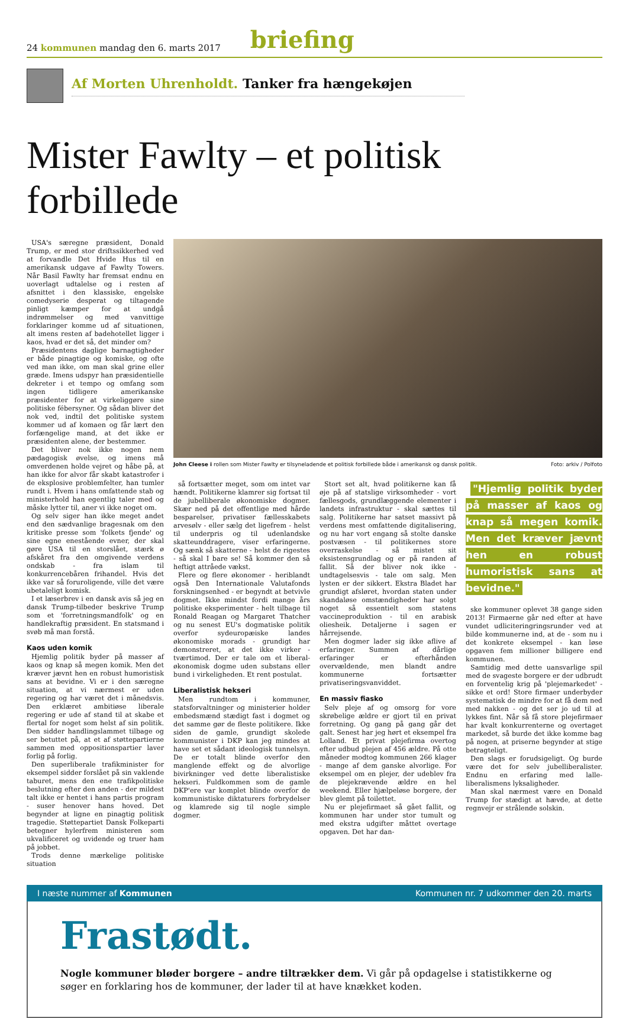24 kommunen mandag den 6. marts 2017
briefing
Af Morten Uhrenholdt. Tanker fra hængekøjen
Mister Fawlty – et politisk forbillede
USA's særegne præsident, Donald Trump, er med stor driftssikkerhed ved at forvandle Det Hvide Hus til en amerikansk udgave af Fawlty Towers. Når Basil Fawlty har fremsat endnu en uoverlagt udtalelse og i resten af afsnittet i den klassiske, engelske comedyserie desperat og tiltagende pinligt kæmper for at undgå indrømmelser og med vanvittige forklaringer komme ud af situationen, alt imens resten af badehotellet ligger i kaos, hvad er det så, det minder om?
Præsidentens daglige barnagtigheder er både pinagtige og komiske, og ofte ved man ikke, om man skal grine eller græde. Imens udspyr han præsidentielle dekreter i et tempo og omfang som ingen tidligere amerikanske præsidenter for at virkeliggøre sine politiske fébersyner. Og sådan bliver det nok ved, indtil det politiske system kommer ud af komaen og får lært den forfængelige mand, at det ikke er præsidenten alene, der bestemmer.
Det bliver nok ikke nogen nem pædagogisk øvelse, og imens må omverdenen holde vejret og håbe på, at han ikke for alvor får skabt katastrofer i de eksplosive problemfelter, han tumler rundt i. Hvem i hans omfattende stab og ministerhold han egentlig taler med og måske lytter til, aner vi ikke noget om.
Og selv siger han ikke meget andet end den sædvanlige bragesnak om den kritiske presse som 'folkets fjende' og sine egne enestående evner, der skal gøre USA til en storslået, stærk ø afskåret fra den omgivende verdens ondskab - fra islam til konkurrencebåren frihandel. Hvis det ikke var så foruroligende, ville det være ubetaleligt komisk.
I et læserbrev i en dansk avis så jeg en dansk Trump-tilbeder beskrive Trump som et 'forretningsmandfolk' og en handlekraftig præsident. En statsmand i svøb må man forstå.
Kaos uden komik
Hjemlig politik byder på masser af kaos og knap så megen komik. Men det kræver jævnt hen en robust humoristisk sans at bevidne. Vi er i den særegne situation, at vi nærmest er uden regering og har været det i månedsvis. Den erklæret ambitiøse liberale regering er ude af stand til at skabe et flertal for noget som helst af sin politik. Den sidder handlingslammet tilbage og ser betuttet på, at et af støttepartierne sammen med oppositionspartier laver forlig på forlig.
Den superliberale trafikminister for eksempel sidder forslået på sin vaklende taburet, mens den ene trafikpolitiske beslutning efter den anden - der mildest talt ikke er hentet i hans partis program - suser henover hans hoved. Det begynder at ligne en pinagtig politisk tragedie. Støttepartiet Dansk Folkeparti betegner hylerfrem ministeren som ukvalificeret og uvidende og truer ham på jobbet.
Trods denne mærkelige politiske situation
John Cleese i rollen som Mister Fawlty er tilsyneladende et politisk forbillede både i amerikansk og dansk politik. Foto: arkiv / Polfoto
så fortsætter meget, som om intet var hændt. Politikerne klamrer sig fortsat til de jubelliberale økonomiske dogmer. Skær ned på det offentlige med hårde besparelser, privatiser fællesskabets arvesølv - eller sælg det ligefrem - helst til underpris og til udenlandske skatteunddragere, viser erfaringerne. Og sænk så skatterne - helst de rigestes - så skal I bare se! Så kommer den så heftigt attråede vækst.
Flere og flere økonomer - heriblandt også Den Internationale Valutafonds forskningsenhed - er begyndt at betvivle dogmet. Ikke mindst fordi mange års politiske eksperimenter - helt tilbage til Ronald Reagan og Margaret Thatcher og nu senest EU's dogmatiske politik overfor sydeuropæiske landes økonomiske morads - grundigt har demonstreret, at det ikke virker - tværtimod. Der er tale om et liberal-økonomisk dogme uden substans eller bund i virkeligheden. Et rent postulat.
Liberalistisk hekseri
Men rundtom i kommuner, statsforvaltninger og ministerier holder embedsmænd stædigt fast i dogmet og det samme gør de fleste politikere. Ikke siden de gamle, grundigt skolede kommunister i DKP kan jeg mindes at have set et sådant ideologisk tunnelsyn. De er totalt blinde overfor den manglende effekt og de alvorlige bivirkninger ved dette liberalistiske hekseri. Fuldkommen som de gamle DKP'ere var komplet blinde overfor de kommunistiske diktaturers forbrydelser og klamrede sig til nogle simple dogmer.
Stort set alt, hvad politikerne kan få øje på af statslige virksomheder - vort fællesgods, grundlæggende elementer i landets infrastruktur - skal sættes til salg. Politikerne har satset massivt på verdens mest omfattende digitalisering, og nu har vort engang så stolte danske postvæsen - til politikernes store overraskelse - så mistet sit eksistensgrundlag og er på randen af fallit. Så der bliver nok ikke - undtagelsesvis - tale om salg. Men lysten er der sikkert. Ekstra Bladet har grundigt afsløret, hvordan staten under skandaløse omstændigheder har solgt noget så essentielt som statens vaccineproduktion - til en arabisk oliesheik. Detaljerne i sagen er hårrejsende.
Men dogmer lader sig ikke aflive af erfaringer. Summen af dårlige erfaringer er efterhånden overvældende, men blandt andre kommunerne fortsætter privatiseringsvanviddet.
En massiv fiasko
Selv pleje af og omsorg for vore skrøbelige ældre er gjort til en privat forretning. Og gang på gang går det galt. Senest har jeg hørt et eksempel fra Lolland. Et privat plejefirma overtog efter udbud plejen af 456 ældre. På otte måneder modtog kommunen 266 klager - mange af dem ganske alvorlige. For eksempel om en plejer, der udeblev fra de plejekrævende ældre en hel weekend. Eller hjælpeløse borgere, der blev glemt på toilettet.
Nu er plejefirmaet så gået fallit, og kommunen har under stor tumult og med ekstra udgifter måttet overtage opgaven. Det har dan-
"Hjemlig politik byder på masser af kaos og knap så megen komik. Men det kræver jævnt hen en robust humoristisk sans at bevidne."
ske kommuner oplevet 38 gange siden 2013! Firmaerne går ned efter at have vundet udliciteringringsrunder ved at bilde kommunerne ind, at de - som nu i det konkrete eksempel - kan løse opgaven fem millioner billigere end kommunen.
Samtidig med dette uansvarlige spil med de svageste borgere er der udbrudt en forventelig krig på 'plejemarkedet' - sikke et ord! Store firmaer underbyder systematisk de mindre for at få dem ned med nakken - og det ser jo ud til at lykkes fint. Når så få store plejefirmaer har kvalt konkurrenterne og overtaget markedet, så burde det ikke komme bag på nogen, at priserne begynder at stige betragteligt.
Den slags er forudsigeligt. Og burde være det for selv jubelliberalister. Endnu en erfaring med lalle-liberalismens lyksaligheder.
Man skal nærmest være en Donald Trump for stædigt at hævde, at dette regnvejr er strålende solskin.
I næste nummer af Kommunen Kommunen nr. 7 udkommer den 20. marts
Frastødt.
Nogle kommuner bløder borgere – andre tiltrækker dem. Vi går på opdagelse i statistikkerne og søger en forklaring hos de kommuner, der lader til at have knækket koden.